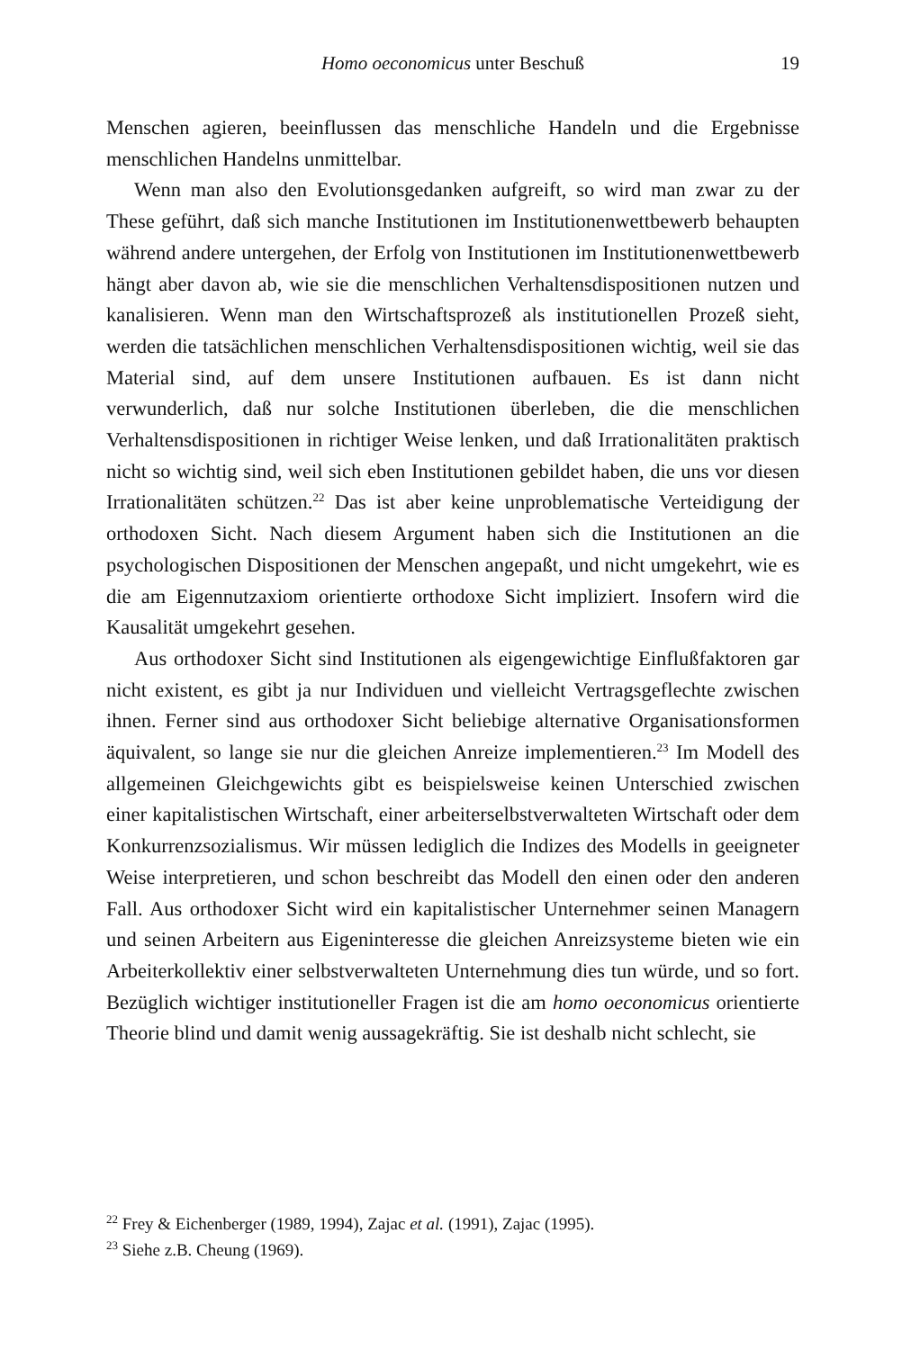Homo oeconomicus unter Beschuß
19
Menschen agieren, beeinflussen das menschliche Handeln und die Ergebnisse menschlichen Handelns unmittelbar.
Wenn man also den Evolutionsgedanken aufgreift, so wird man zwar zu der These geführt, daß sich manche Institutionen im Institutionenwettbewerb behaupten während andere untergehen, der Erfolg von Institutionen im Institutionenwettbewerb hängt aber davon ab, wie sie die menschlichen Verhaltensdispositionen nutzen und kanalisieren. Wenn man den Wirtschaftsprozeß als institutionellen Prozeß sieht, werden die tatsächlichen menschlichen Verhaltensdispositionen wichtig, weil sie das Material sind, auf dem unsere Institutionen aufbauen. Es ist dann nicht verwunderlich, daß nur solche Institutionen überleben, die die menschlichen Verhaltensdispositionen in richtiger Weise lenken, und daß Irrationalitäten praktisch nicht so wichtig sind, weil sich eben Institutionen gebildet haben, die uns vor diesen Irrationalitäten schützen.<sup>22</sup> Das ist aber keine unproblematische Verteidigung der orthodoxen Sicht. Nach diesem Argument haben sich die Institutionen an die psychologischen Dispositionen der Menschen angepaßt, und nicht umgekehrt, wie es die am Eigennutzaxiom orientierte orthodoxe Sicht impliziert. Insofern wird die Kausalität umgekehrt gesehen.
Aus orthodoxer Sicht sind Institutionen als eigengewichtige Einflußfaktoren gar nicht existent, es gibt ja nur Individuen und vielleicht Vertragsgeflechte zwischen ihnen. Ferner sind aus orthodoxer Sicht beliebige alternative Organisationsformen äquivalent, so lange sie nur die gleichen Anreize implementieren.<sup>23</sup> Im Modell des allgemeinen Gleichgewichts gibt es beispielsweise keinen Unterschied zwischen einer kapitalistischen Wirtschaft, einer arbeiterselbstverwalteten Wirtschaft oder dem Konkurrenzsozialismus. Wir müssen lediglich die Indizes des Modells in geeigneter Weise interpretieren, und schon beschreibt das Modell den einen oder den anderen Fall. Aus orthodoxer Sicht wird ein kapitalistischer Unternehmer seinen Managern und seinen Arbeitern aus Eigeninteresse die gleichen Anreizsysteme bieten wie ein Arbeiterkollektiv einer selbstverwalteten Unternehmung dies tun würde, und so fort. Bezüglich wichtiger institutioneller Fragen ist die am homo oeconomicus orientierte Theorie blind und damit wenig aussagekräftig. Sie ist deshalb nicht schlecht, sie
<sup>22</sup> Frey & Eichenberger (1989, 1994), Zajac et al. (1991), Zajac (1995).
<sup>23</sup> Siehe z.B. Cheung (1969).